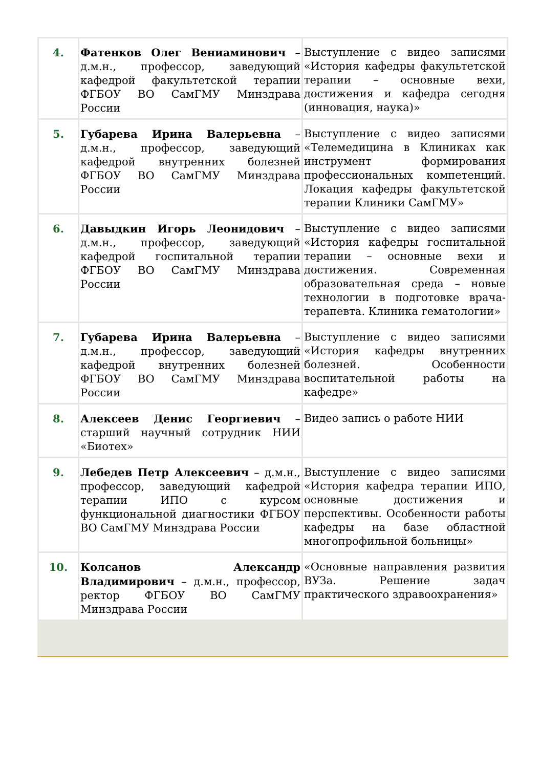| 4. | Фатенков Олег Вениаминович – д.м.н., профессор, заведующий кафедрой факультетской терапии ФГБОУ ВО СамГМУ Минздрава России | Выступление с видео записями «История кафедры факультетской терапии – основные вехи, достижения и кафедра сегодня (инновация, наука)» |
| 5. | Губарева Ирина Валерьевна – д.м.н., профессор, заведующий кафедрой внутренних болезней ФГБОУ ВО СамГМУ Минздрава России | Выступление с видео записями «Телемедицина в Клиниках как инструмент формирования профессиональных компетенций. Локация кафедры факультетской терапии Клиники СамГМУ» |
| 6. | Давыдкин Игорь Леонидович – д.м.н., профессор, заведующий кафедрой госпитальной терапии ФГБОУ ВО СамГМУ Минздрава России | Выступление с видео записями «История кафедры госпитальной терапии – основные вехи и достижения. Современная образовательная среда – новые технологии в подготовке врача-терапевта. Клиника гематологии» |
| 7. | Губарева Ирина Валерьевна – д.м.н., профессор, заведующий кафедрой внутренних болезней ФГБОУ ВО СамГМУ Минздрава России | Выступление с видео записями «История кафедры внутренних болезней. Особенности воспитательной работы на кафедре» |
| 8. | Алексеев Денис Георгиевич – старший научный сотрудник НИИ «Биотех» | Видео запись о работе НИИ |
| 9. | Лебедев Петр Алексеевич – д.м.н., профессор, заведующий кафедрой терапии ИПО с курсом функциональной диагностики ФГБОУ ВО СамГМУ Минздрава России | Выступление с видео записями «История кафедра терапии ИПО, основные достижения и перспективы. Особенности работы кафедры на базе областной многопрофильной больницы» |
| 10. | Колсанов Александр Владимирович – д.м.н., профессор, ректор ФГБОУ ВО СамГМУ Минздрава России | «Основные направления развития ВУЗа. Решение задач практического здравоохранения» |